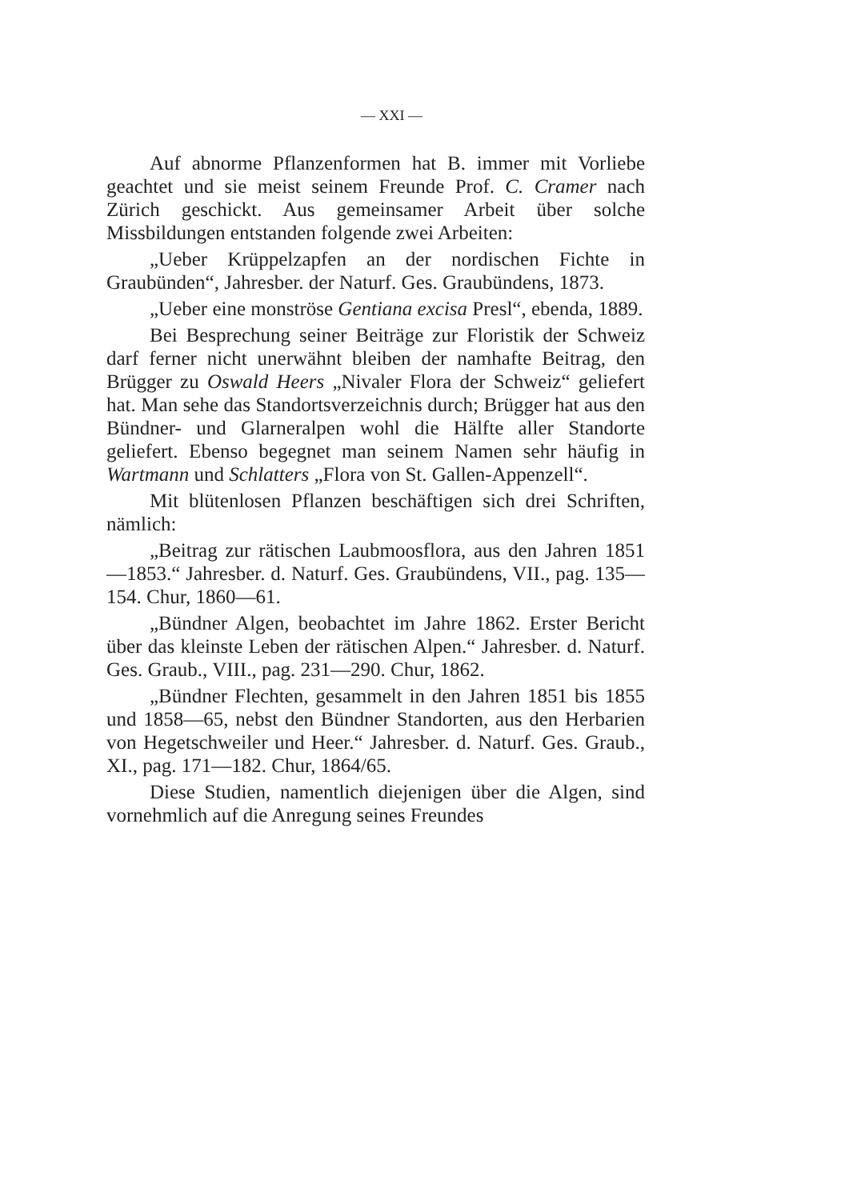— XXI —
Auf abnorme Pflanzenformen hat B. immer mit Vorliebe geachtet und sie meist seinem Freunde Prof. C. Cramer nach Zürich geschickt. Aus gemeinsamer Arbeit über solche Missbildungen entstanden folgende zwei Arbeiten:
„Ueber Krüppelzapfen an der nordischen Fichte in Graubünden“, Jahresber. der Naturf. Ges. Graubündens, 1873.
„Ueber eine monströse Gentiana excisa Presl“, ebenda, 1889.
Bei Besprechung seiner Beiträge zur Floristik der Schweiz darf ferner nicht unerwähnt bleiben der namhafte Beitrag, den Brügger zu Oswald Heers „Nivaler Flora der Schweiz“ geliefert hat. Man sehe das Standortsverzeichnis durch; Brügger hat aus den Bündner- und Glarneralpen wohl die Hälfte aller Standorte geliefert. Ebenso begegnet man seinem Namen sehr häufig in Wartmann und Schlatters „Flora von St. Gallen-Appenzell“.
Mit blütenlosen Pflanzen beschäftigen sich drei Schriften, nämlich:
„Beitrag zur rätischen Laubmoosflora, aus den Jahren 1851—1853.“ Jahresber. d. Naturf. Ges. Graubündens, VII., pag. 135—154. Chur, 1860—61.
„Bündner Algen, beobachtet im Jahre 1862. Erster Bericht über das kleinste Leben der rätischen Alpen.“ Jahresber. d. Naturf. Ges. Graub., VIII., pag. 231—290. Chur, 1862.
„Bündner Flechten, gesammelt in den Jahren 1851 bis 1855 und 1858—65, nebst den Bündner Standorten, aus den Herbarien von Hegetschweiler und Heer.“ Jahresber. d. Naturf. Ges. Graub., XI., pag. 171—182. Chur, 1864/65.
Diese Studien, namentlich diejenigen über die Algen, sind vornehmlich auf die Anregung seines Freundes